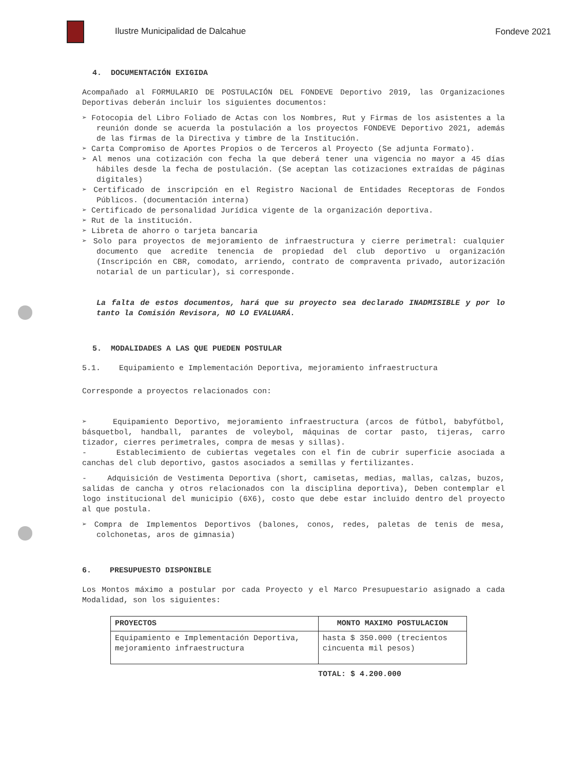Ilustre Municipalidad de Dalcahue
Fondeve 2021
4. DOCUMENTACIÓN EXIGIDA
Acompañado al FORMULARIO DE POSTULACIÓN DEL FONDEVE Deportivo 2019, las Organizaciones Deportivas deberán incluir los siguientes documentos:
➢ Fotocopia del Libro Foliado de Actas con los Nombres, Rut y Firmas de los asistentes a la reunión donde se acuerda la postulación a los proyectos FONDEVE Deportivo 2021, además de las firmas de la Directiva y timbre de la Institución.
➢ Carta Compromiso de Aportes Propios o de Terceros al Proyecto (Se adjunta Formato).
➢ Al menos una cotización con fecha la que deberá tener una vigencia no mayor a 45 días hábiles desde la fecha de postulación. (Se aceptan las cotizaciones extraídas de páginas digitales)
➢ Certificado de inscripción en el Registro Nacional de Entidades Receptoras de Fondos Públicos. (documentación interna)
➢ Certificado de personalidad Jurídica vigente de la organización deportiva.
➢ Rut de la institución.
➢ Libreta de ahorro o tarjeta bancaria
➢ Solo para proyectos de mejoramiento de infraestructura y cierre perimetral: cualquier documento que acredite tenencia de propiedad del club deportivo u organización (Inscripción en CBR, comodato, arriendo, contrato de compraventa privado, autorización notarial de un particular), si corresponde.
La falta de estos documentos, hará que su proyecto sea declarado INADMISIBLE y por lo tanto la Comisión Revisora, NO LO EVALUARÁ.
5. MODALIDADES A LAS QUE PUEDEN POSTULAR
5.1. Equipamiento e Implementación Deportiva, mejoramiento infraestructura
Corresponde a proyectos relacionados con:
➢ Equipamiento Deportivo, mejoramiento infraestructura (arcos de fútbol, babyfútbol, básquetbol, handball, parantes de voleybol, máquinas de cortar pasto, tijeras, carro tizador, cierres perimetrales, compra de mesas y sillas).
- Establecimiento de cubiertas vegetales con el fin de cubrir superficie asociada a canchas del club deportivo, gastos asociados a semillas y fertilizantes.
- Adquisición de Vestimenta Deportiva (short, camisetas, medias, mallas, calzas, buzos, salidas de cancha y otros relacionados con la disciplina deportiva), Deben contemplar el logo institucional del municipio (6X6), costo que debe estar incluido dentro del proyecto al que postula.
➢ Compra de Implementos Deportivos (balones, conos, redes, paletas de tenis de mesa, colchonetas, aros de gimnasia)
6. PRESUPUESTO DISPONIBLE
Los Montos máximo a postular por cada Proyecto y el Marco Presupuestario asignado a cada Modalidad, son los siguientes:
| PROYECTOS | MONTO MAXIMO POSTULACION |
| --- | --- |
| Equipamiento e Implementación Deportiva, mejoramiento infraestructura | hasta $ 350.000 (trecientos cincuenta mil pesos) |
TOTAL: $ 4.200.000